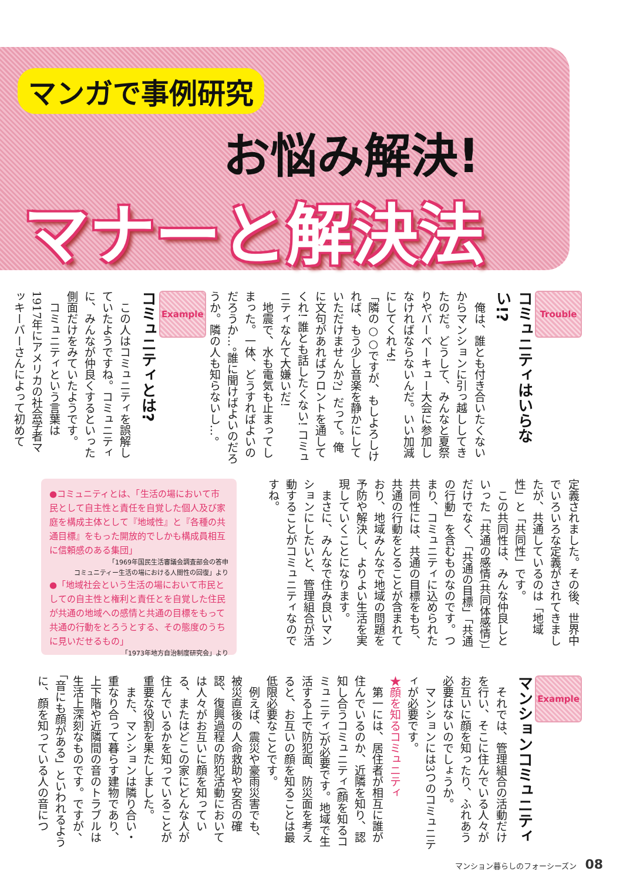マンガで事例研究
お悩み解決!
マナーと解決法
Trouble
コミュニティはいらない!?
俺は、誰とも付き合いたくないからマンションに引っ越ししてきたのだ。どうして、みんなと夏祭りやバーベーキュー大会に参加しなければならないんだ。いい加減にしてくれよ!
「隣の○○ですが、もしよろしければ、もう少し音楽を静かにしていただけませんか?」だって。俺に文句があればフロントを通してくれ! 誰とも話したくない! コミュニティなんて大嫌いだ!
地震で、水も電気も止まってしまった。一体、どうすればよいのだろうか…。誰に聞けばよいのだろうか。隣の人も知らないし…。
Example
コミュニティとは?
この人はコミュニティを誤解していたようですね。コミュニティに、みんなが仲良くするといった側面だけをみていたようです。
コミュニティという言葉は1917年にアメリカの社会学者マッキーバーさんによって初めて
定義されました。その後、世界中でいろいろな定義がされてきましたが、共通しているのは「地域性」と「共同性」です。
この共同性は、みんな仲良しといった「共通の感情(共同体感情)」だけでなく、「共通の目標」「共通の行動」を含むものなのです。つまり、コミュニティに込められた共同性には、共通の目標をもち、共通の行動をとることが含まれており、地域みんなで地域の問題を予防や解決し、よりよい生活を実現していくことになります。
まさに、みんなで住み良いマンションにしたいと、管理組合が活動することがコミュニティなのですね。
●コミュニティとは、「生活の場において市民として自主性と責任を自覚した個人及び家庭を構成主体として『地域性』と『各種の共通目標』をもった開放的でしかも構成員相互に信頼感のある集団」
「1969年国民生活審議会調査部会の答申
コミュニティー生活の場における人間性の回復」より
●「地域社会という生活の場において市民としての自主性と権利と責任とを自覚した住民が共通の地域への感情と共通の目標をもって共通の行動をとろうとする、その態度のうちに見いだせるもの」
「1973年地方自治制度研究会」より
Example
マンションコミュニティ
それでは、管理組合の活動だけを行い、そこに住んでいる人々がお互いに顔を知ったり、ふれあう必要はないのでしょうか。
マンションには3つのコミュニティが必要です。
★顔を知るコミュニティ
第一には、居住者が相互に誰が住んでいるのか、近隣を知り、認知し合うコミュニティ(顔を知るコミュニティ)が必要です。地域で生活する上で防犯面、防災面を考えると、お互いの顔を知ることは最低限必要なことです。
例えば、震災や豪雨災害でも、被災直後の人命救助や安否の確認、復興過程の防犯活動においては人々がお互いに顔を知っている、またはどこの家にどんな人が住んでいるかを知っていることが重要な役割を果たしました。
また、マンションは隣り合い・重なり合って暮らす建物であり、上下階や近隣間の音のトラブルは生活上深刻なものです。ですが、「音にも顔がある」といわれるように、顔を知っている人の音につ
マンション暮らしのフォーシーズン 08